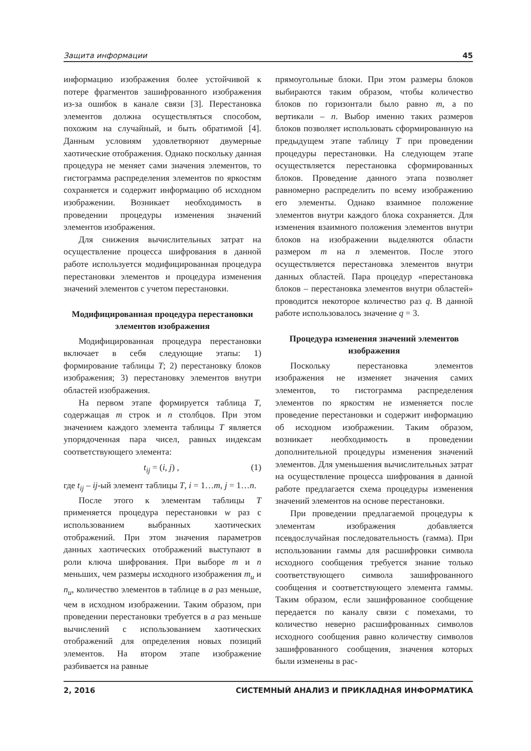Защита информации 45
информацию изображения более устойчивой к потере фрагментов зашифрованного изображения из-за ошибок в канале связи [3]. Перестановка элементов должна осуществляться способом, похожим на случайный, и быть обратимой [4]. Данным условиям удовлетворяют двумерные хаотические отображения. Однако поскольку данная процедура не меняет сами значения элементов, то гистограмма распределения элементов по яркостям сохраняется и содержит информацию об исходном изображении. Возникает необходимость в проведении процедуры изменения значений элементов изображения.
Для снижения вычислительных затрат на осуществление процесса шифрования в данной работе используется модифицированная процедура перестановки элементов и процедура изменения значений элементов с учетом перестановки.
Модифицированная процедура перестановки элементов изображения
Модифицированная процедура перестановки включает в себя следующие этапы: 1) формирование таблицы T; 2) перестановку блоков изображения; 3) перестановку элементов внутри областей изображения.
На первом этапе формируется таблица T, содержащая m строк и n столбцов. При этом значением каждого элемента таблицы T является упорядоченная пара чисел, равных индексам соответствующего элемента:
t<sub>ij</sub> = (i, j) , (1)
где t<sub>ij</sub> – ij-ый элемент таблицы T, i = 1…m, j = 1…n.
После этого к элементам таблицы T применяется процедура перестановки w раз с использованием выбранных хаотических отображений. При этом значения параметров данных хаотических отображений выступают в роли ключа шифрования. При выборе m и n меньших, чем размеры исходного изображения m<sub>u</sub> и n<sub>u</sub>, количество элементов в таблице в a раз меньше, чем в исходном изображении. Таким образом, при проведении перестановки требуется в a раз меньше вычислений с использованием хаотических отображений для определения новых позиций элементов. На втором этапе изображение разбивается на равные
прямоугольные блоки. При этом размеры блоков выбираются таким образом, чтобы количество блоков по горизонтали было равно m, а по вертикали – n. Выбор именно таких размеров блоков позволяет использовать сформированную на предыдущем этапе таблицу T при проведении процедуры перестановки. На следующем этапе осуществляется перестановка сформированных блоков. Проведение данного этапа позволяет равномерно распределить по всему изображению его элементы. Однако взаимное положение элементов внутри каждого блока сохраняется. Для изменения взаимного положения элементов внутри блоков на изображении выделяются области размером m на n элементов. После этого осуществляется перестановка элементов внутри данных областей. Пара процедур «перестановка блоков – перестановка элементов внутри областей» проводится некоторое количество раз q. В данной работе использовалось значение q = 3.
Процедура изменения значений элементов изображения
Поскольку перестановка элементов изображения не изменяет значения самих элементов, то гистограмма распределения элементов по яркостям не изменяется после проведение перестановки и содержит информацию об исходном изображении. Таким образом, возникает необходимость в проведении дополнительной процедуры изменения значений элементов. Для уменьшения вычислительных затрат на осуществление процесса шифрования в данной работе предлагается схема процедуры изменения значений элементов на основе перестановки.
При проведении предлагаемой процедуры к элементам изображения добавляется псевдослучайная последовательность (гамма). При использовании гаммы для расшифровки символа исходного сообщения требуется знание только соответствующего символа зашифрованного сообщения и соответствующего элемента гаммы. Таким образом, если зашифрованное сообщение передается по каналу связи с помехами, то количество неверно расшифрованных символов исходного сообщения равно количеству символов зашифрованного сообщения, значения которых были изменены в рас-
2, 2016 СИСТЕМНЫЙ АНАЛИЗ И ПРИКЛАДНАЯ ИНФОРМАТИКА